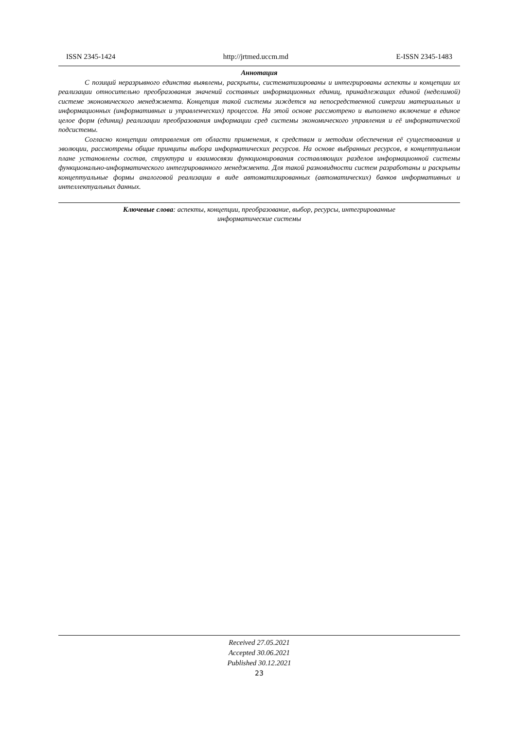ISSN 2345-1424 http://jrtmed.uccm.md E-ISSN 2345-1483
Аннотация
С позиций неразрывного единства выявлены, раскрыты, систематизированы и интегрированы аспекты и концепции их реализации относительно преобразования значений составных информационных единиц, принадлежащих единой (неделимой) системе экономического менеджмента. Концепция такой системы зиждется на непосредственной синергии материальных и информационных (информативных и управленческих) процессов. На этой основе рассмотрено и выполнено включение в единое целое форм (единиц) реализации преобразования информации сред системы экономического управления и её информатической подсистемы.
Согласно концепции отправления от области применения, к средствам и методам обеспечения её существования и эволюции, рассмотрены общие принципы выбора информатических ресурсов. На основе выбранных ресурсов, в концептуальном плане установлены состав, структура и взаимосвязи функционирования составляющих разделов информационной системы функционально-информатического интегрированного менеджмента. Для такой разновидности систем разработаны и раскрыты концептуальные формы аналоговой реализации в виде автоматизированных (автоматических) банков информативных и интеллектуальных данных.
Ключевые слова: аспекты, концепции, преобразование, выбор, ресурсы, интегрированные
информатические системы
Received 27.05.2021
Accepted 30.06.2021
Published 30.12.2021
23